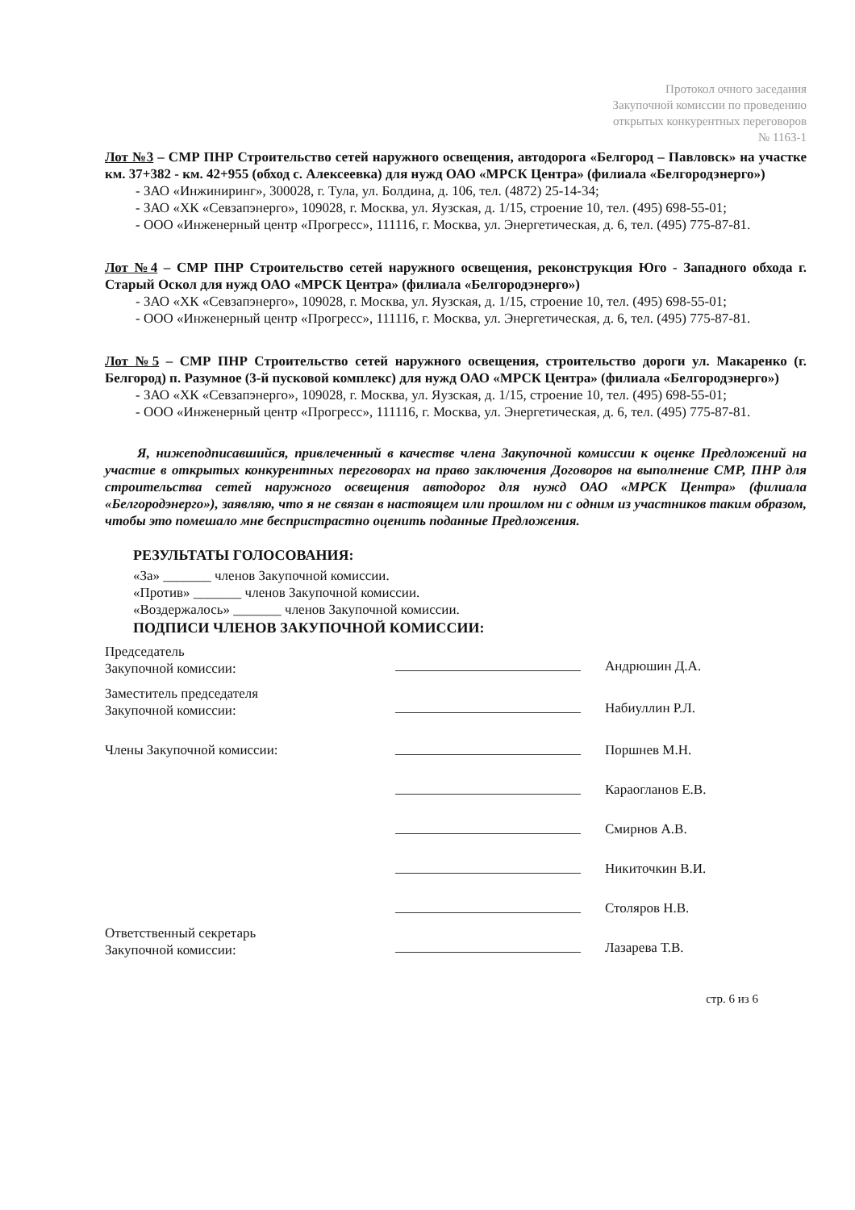Протокол очного заседания
Закупочной комиссии по проведению
открытых конкурентных переговоров
№ 1163-1
Лот №3 – СМР ПНР Строительство сетей наружного освещения, автодорога «Белгород – Павловск» на участке км. 37+382 - км. 42+955 (обход с. Алексеевка) для нужд ОАО «МРСК Центра» (филиала «Белгородэнерго»)
- ЗАО «Инжиниринг», 300028, г. Тула, ул. Болдина, д. 106, тел. (4872) 25-14-34;
- ЗАО «ХК «Севзапэнерго», 109028, г. Москва, ул. Яузская, д. 1/15, строение 10, тел. (495) 698-55-01;
- ООО «Инженерный центр «Прогресс», 111116, г. Москва, ул. Энергетическая, д. 6, тел. (495) 775-87-81.
Лот №4 – СМР ПНР Строительство сетей наружного освещения, реконструкция Юго - Западного обхода г. Старый Оскол для нужд ОАО «МРСК Центра» (филиала «Белгородэнерго»)
- ЗАО «ХК «Севзапэнерго», 109028, г. Москва, ул. Яузская, д. 1/15, строение 10, тел. (495) 698-55-01;
- ООО «Инженерный центр «Прогресс», 111116, г. Москва, ул. Энергетическая, д. 6, тел. (495) 775-87-81.
Лот №5 – СМР ПНР Строительство сетей наружного освещения, строительство дороги ул. Макаренко (г. Белгород) п. Разумное (3-й пусковой комплекс) для нужд ОАО «МРСК Центра» (филиала «Белгородэнерго»)
- ЗАО «ХК «Севзапэнерго», 109028, г. Москва, ул. Яузская, д. 1/15, строение 10, тел. (495) 698-55-01;
- ООО «Инженерный центр «Прогресс», 111116, г. Москва, ул. Энергетическая, д. 6, тел. (495) 775-87-81.
Я, нижеподписавшийся, привлеченный в качестве члена Закупочной комиссии к оценке Предложений на участие в открытых конкурентных переговорах на право заключения Договоров на выполнение СМР, ПНР для строительства сетей наружного освещения автодорог для нужд ОАО «МРСК Центра» (филиала «Белгородэнерго»), заявляю, что я не связан в настоящем или прошлом ни с одним из участников таким образом, чтобы это помешало мне беспристрастно оценить поданные Предложения.
РЕЗУЛЬТАТЫ ГОЛОСОВАНИЯ:
«За» _______ членов Закупочной комиссии.
«Против» _______ членов Закупочной комиссии.
«Воздержалось» _______ членов Закупочной комиссии.
ПОДПИСИ ЧЛЕНОВ ЗАКУПОЧНОЙ КОМИССИИ:
Председатель
Закупочной комиссии:
Андрюшин Д.А.
Заместитель председателя
Закупочной комиссии:
Набиуллин Р.Л.
Члены Закупочной комиссии:
Поршнев М.Н.
Караогланов Е.В.
Смирнов А.В.
Никиточкин В.И.
Столяров Н.В.
Ответственный секретарь
Закупочной комиссии:
Лазарева Т.В.
стр. 6 из 6